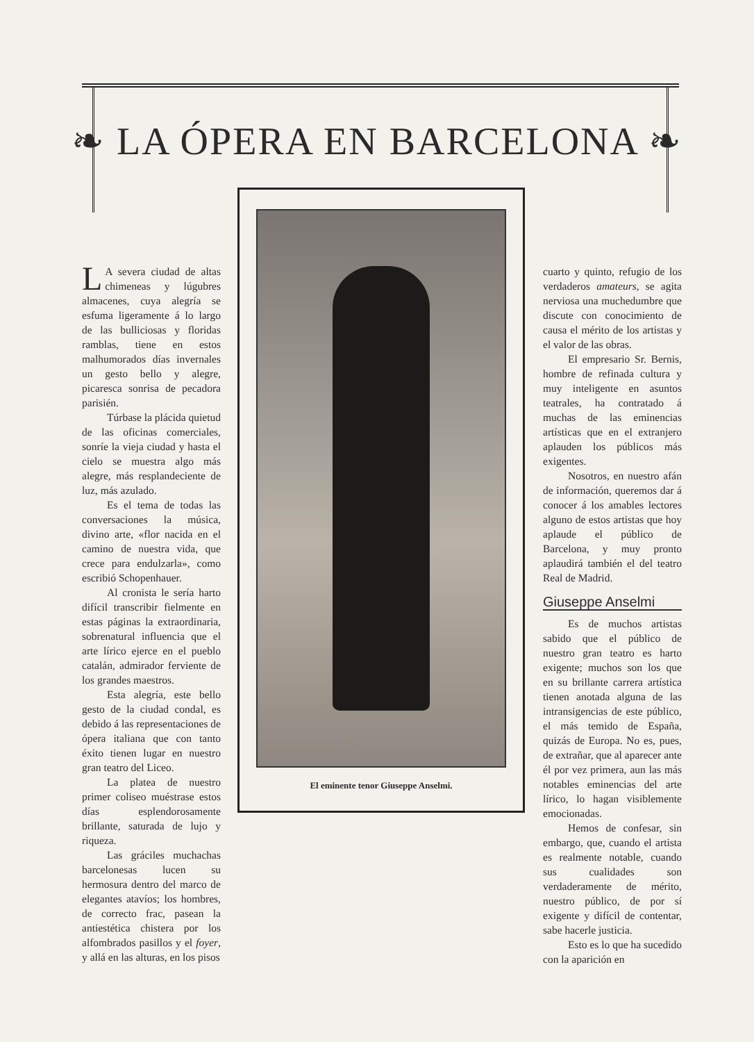❧ LA ÓPERA EN BARCELONA ❧
LA severa ciudad de altas chimeneas y lúgubres almacenes, cuya alegría se esfuma ligeramente á lo largo de las bulliciosas y floridas ramblas, tiene en estos malhumorados días invernales un gesto bello y alegre, picaresca sonrisa de pecadora parisién.
Túrbase la plácida quietud de las oficinas comerciales, sonríe la vieja ciudad y hasta el cielo se muestra algo más alegre, más resplandeciente de luz, más azulado.
Es el tema de todas las conversaciones la música, divino arte, «flor nacida en el camino de nuestra vida, que crece para endulzarla», como escribió Schopenhauer.
Al cronista le sería harto difícil transcribir fielmente en estas páginas la extraordinaria, sobrenatural influencia que el arte lírico ejerce en el pueblo catalán, admirador ferviente de los grandes maestros.
Esta alegría, este bello gesto de la ciudad condal, es debido á las representaciones de ópera italiana que con tanto éxito tienen lugar en nuestro gran teatro del Liceo.
La platea de nuestro primer coliseo muéstrase estos días esplendorosamente brillante, saturada de lujo y riqueza.
Las gráciles muchachas barcelonesas lucen su hermosura dentro del marco de elegantes atavíos; los hombres, de correcto frac, pasean la antiestética chistera por los alfombrados pasillos y el foyer, y allá en las alturas, en los pisos
El eminente tenor Giuseppe Anselmi.
cuarto y quinto, refugio de los verdaderos amateurs, se agita nerviosa una muchedumbre que discute con conocimiento de causa el mérito de los artistas y el valor de las obras.
El empresario Sr. Bernis, hombre de refinada cultura y muy inteligente en asuntos teatrales, ha contratado á muchas de las eminencias artísticas que en el extranjero aplauden los públicos más exigentes.
Nosotros, en nuestro afán de información, queremos dar á conocer á los amables lectores alguno de estos artistas que hoy aplaude el público de Barcelona, y muy pronto aplaudirá también el del teatro Real de Madrid.
Giuseppe Anselmi
Es de muchos artistas sabido que el público de nuestro gran teatro es harto exigente; muchos son los que en su brillante carrera artística tienen anotada alguna de las intransigencias de este público, el más temido de España, quizás de Europa. No es, pues, de extrañar, que al aparecer ante él por vez primera, aun las más notables eminencias del arte lírico, lo hagan visiblemente emocionadas.
Hemos de confesar, sin embargo, que, cuando el artista es realmente notable, cuando sus cualidades son verdaderamente de mérito, nuestro público, de por sí exigente y difícil de contentar, sabe hacerle justicia.
Esto es lo que ha sucedido con la aparición en